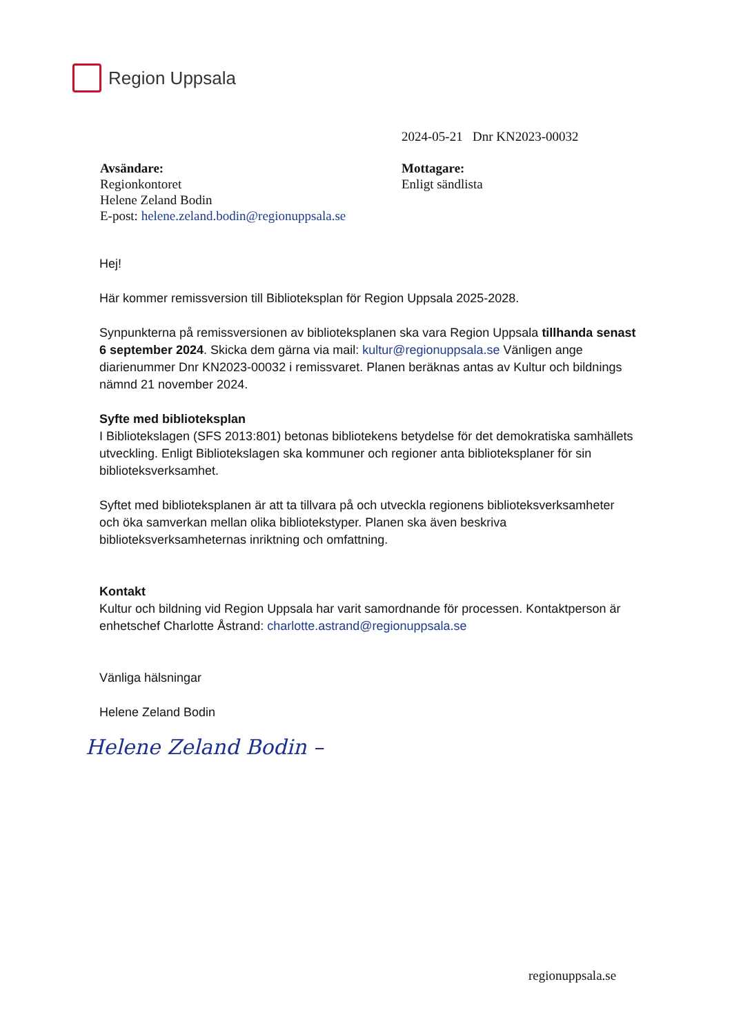Region Uppsala
2024-05-21 Dnr KN2023-00032
Avsändare:
Regionkontoret
Helene Zeland Bodin
E-post: helene.zeland.bodin@regionuppsala.se
Mottagare:
Enligt sändlista
Hej!
Här kommer remissversion till Biblioteksplan för Region Uppsala 2025-2028.
Synpunkterna på remissversionen av biblioteksplanen ska vara Region Uppsala tillhanda senast 6 september 2024. Skicka dem gärna via mail: kultur@regionuppsala.se Vänligen ange diarienummer Dnr KN2023-00032 i remissvaret. Planen beräknas antas av Kultur och bildnings nämnd 21 november 2024.
Syfte med biblioteksplan
I Bibliotekslagen (SFS 2013:801) betonas bibliotekens betydelse för det demokratiska samhällets utveckling. Enligt Bibliotekslagen ska kommuner och regioner anta biblioteksplaner för sin biblioteksverksamhet.
Syftet med biblioteksplanen är att ta tillvara på och utveckla regionens biblioteksverksamheter och öka samverkan mellan olika bibliotekstyper. Planen ska även beskriva biblioteksverksamheternas inriktning och omfattning.
Kontakt
Kultur och bildning vid Region Uppsala har varit samordnande för processen. Kontaktperson är enhetschef Charlotte Åstrand: charlotte.astrand@regionuppsala.se
Vänliga hälsningar
Helene Zeland Bodin
Helene Zeland Bodin –
regionuppsala.se